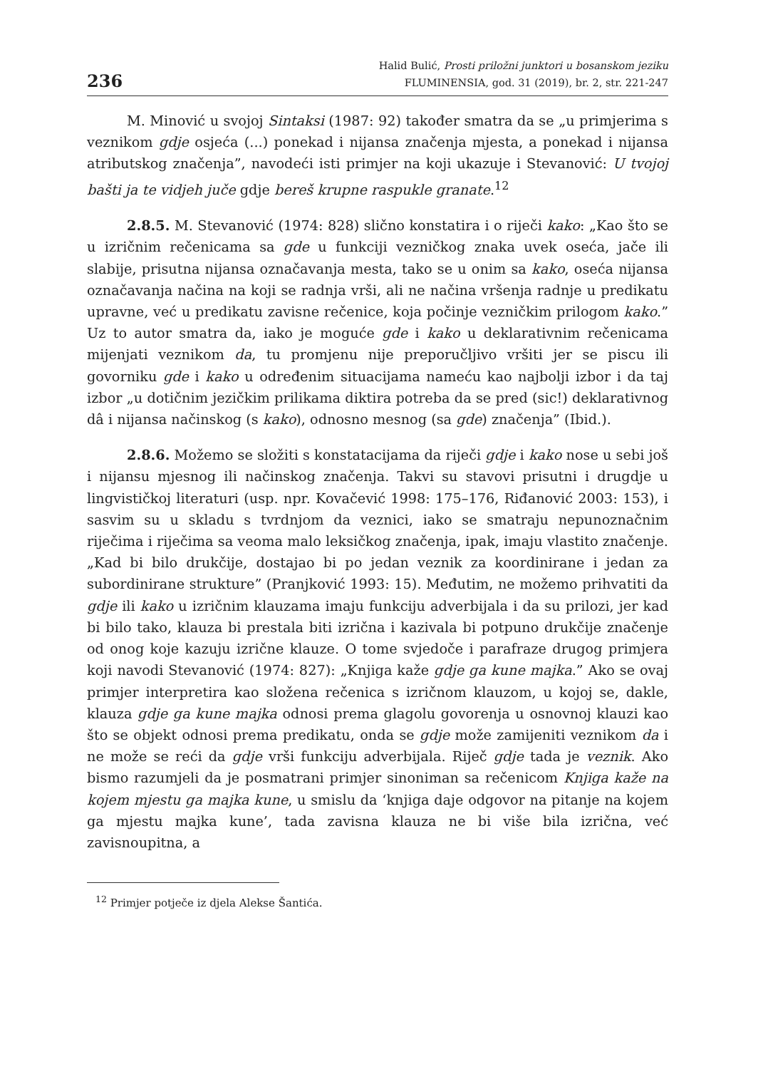236
Halid Bulić, Prosti priložni junktori u bosanskom jeziku
FLUMINENSIA, god. 31 (2019), br. 2, str. 221-247
M. Minović u svojoj Sintaksi (1987: 92) također smatra da se „u primjerima s veznikom gdje osjeća (...) ponekad i nijansa značenja mjesta, a ponekad i nijansa atributskog značenja”, navodeći isti primjer na koji ukazuje i Stevanović: U tvojoj bašti ja te vidjeh juče gdje bereš krupne raspukle granate.<sup>12</sup>
2.8.5. M. Stevanović (1974: 828) slično konstatira i o riječi kako: „Kao što se u izričnim rečenicama sa gde u funkciji vezničkog znaka uvek oseća, jače ili slabije, prisutna nijansa označavanja mesta, tako se u onim sa kako, oseća nijansa označavanja načina na koji se radnja vrši, ali ne načina vršenja radnje u predikatu upravne, već u predikatu zavisne rečenice, koja počinje vezničkim prilogom kako.” Uz to autor smatra da, iako je moguće gde i kako u deklarativnim rečenicama mijenjati veznikom da, tu promjenu nije preporučljivo vršiti jer se piscu ili govorniku gde i kako u određenim situacijama nameću kao najbolji izbor i da taj izbor „u dotičnim jezičkim prilikama diktira potreba da se pred (sic!) deklarativnog dâ i nijansa načinskog (s kako), odnosno mesnog (sa gde) značenja” (Ibid.).
2.8.6. Možemo se složiti s konstatacijama da riječi gdje i kako nose u sebi još i nijansu mjesnog ili načinskog značenja. Takvi su stavovi prisutni i drugdje u lingvističkoj literaturi (usp. npr. Kovačević 1998: 175–176, Riđanović 2003: 153), i sasvim su u skladu s tvrdnjom da veznici, iako se smatraju nepunoznačnim riječima i riječima sa veoma malo leksičkog značenja, ipak, imaju vlastito značenje. „Kad bi bilo drukčije, dostajao bi po jedan veznik za koordinirane i jedan za subordinirane strukture” (Pranjković 1993: 15). Međutim, ne možemo prihvatiti da gdje ili kako u izričnim klauzama imaju funkciju adverbijala i da su prilozi, jer kad bi bilo tako, klauza bi prestala biti izrična i kazivala bi potpuno drukčije značenje od onog koje kazuju izrične klauze. O tome svjedoče i parafraze drugog primjera koji navodi Stevanović (1974: 827): „Knjiga kaže gdje ga kune majka.” Ako se ovaj primjer interpretira kao složena rečenica s izričnom klauzom, u kojoj se, dakle, klauza gdje ga kune majka odnosi prema glagolu govorenja u osnovnoj klauzi kao što se objekt odnosi prema predikatu, onda se gdje može zamijeniti veznikom da i ne može se reći da gdje vrši funkciju adverbijala. Riječ gdje tada je veznik. Ako bismo razumjeli da je posmatrani primjer sinoniman sa rečenicom Knjiga kaže na kojem mjestu ga majka kune, u smislu da ‘knjiga daje odgovor na pitanje na kojem ga mjestu majka kune’, tada zavisna klauza ne bi više bila izrična, već zavisnoupitna, a
<sup>12</sup> Primjer potječe iz djela Alekse Šantića.